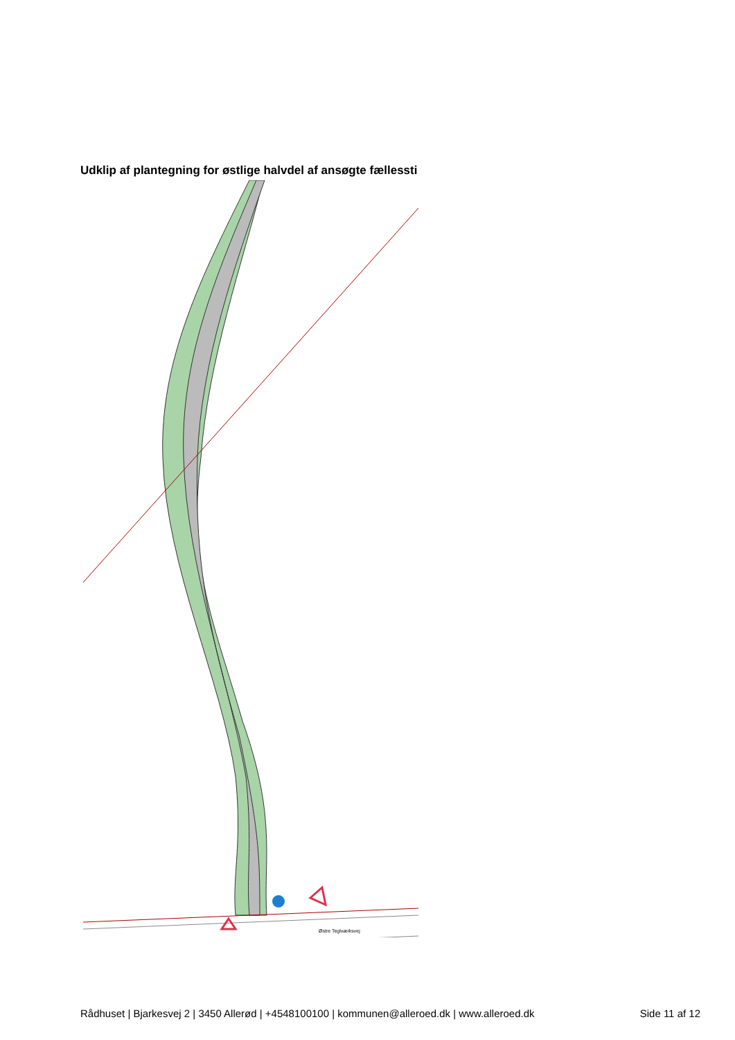Udklip af plantegning for østlige halvdel af ansøgte fællessti
Østre Teglværksvej
Rådhuset | Bjarkesvej 2 | 3450 Allerød | +4548100100 | kommunen@alleroed.dk | www.alleroed.dk Side 11 af 12